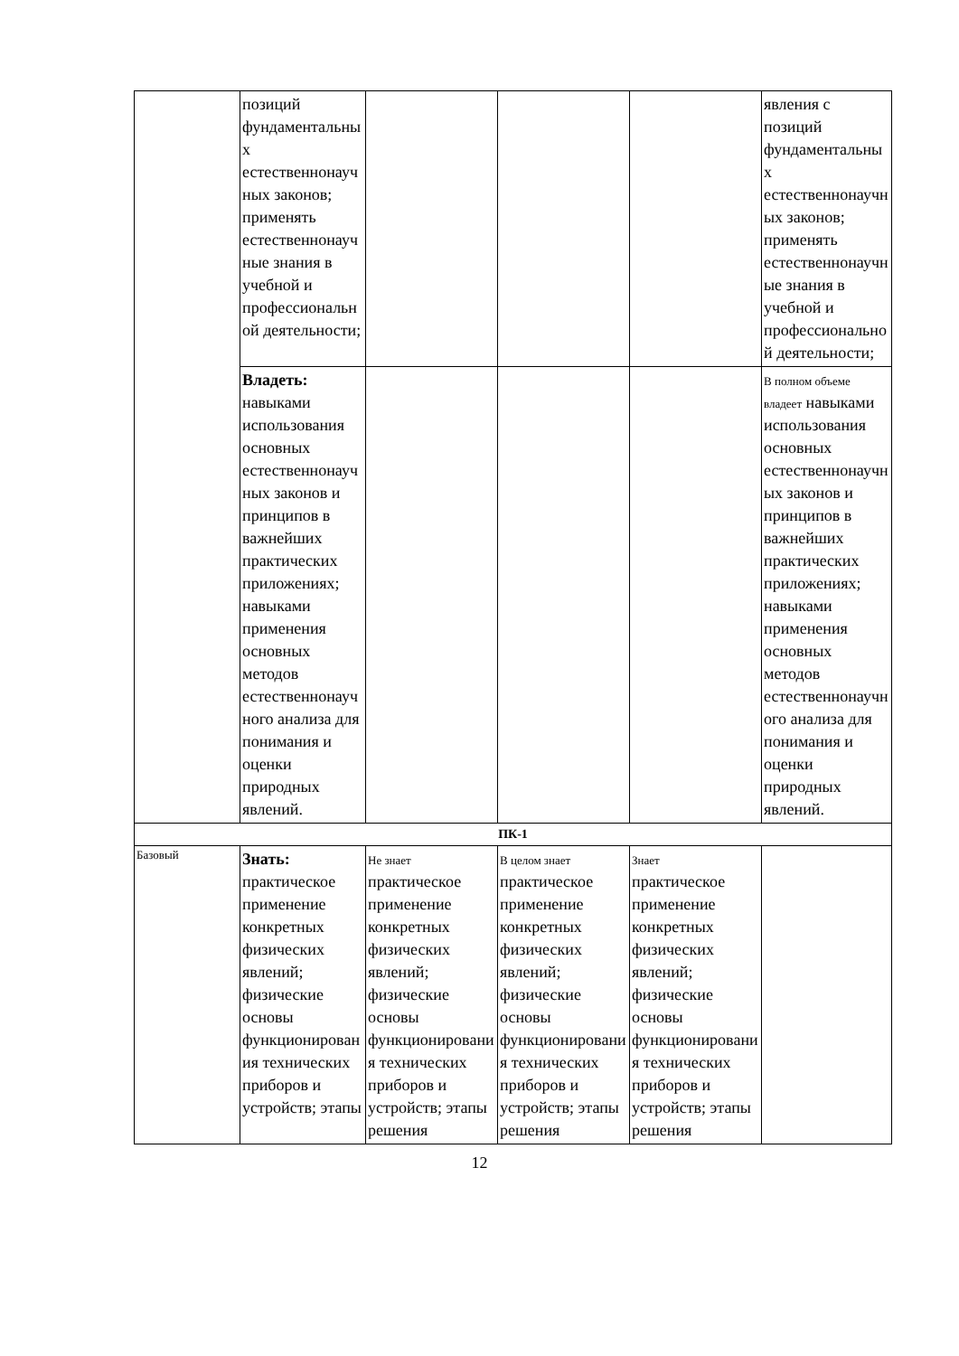| | позиций фундаментальных естественнонаучных законов; применять естественнонаучные знания в учебной и профессиональной деятельности; | | | | явления с позиций фундаментальных естественнонаучных законов; применять естественнонаучные знания в учебной и профессиональной деятельности; |
| | Владеть: навыками использования основных естественнонаучных законов и принципов в важнейших практических приложениях; навыками применения основных методов естественнонаучного анализа для понимания и оценки природных явлений. | | | | В полном объеме владеет навыками использования основных естественнонаучных законов и принципов в важнейших практических приложениях; навыками применения основных методов естественнонаучного анализа для понимания и оценки природных явлений. |
| ПК-1 | | | | | |
| Базовый | Знать: практическое применение конкретных физических явлений; физические основы функционирования технических приборов и устройств; этапы | Не знает практическое применение конкретных физических явлений; физические основы функционирования технических приборов и устройств; этапы решения | В целом знает практическое применение конкретных физических явлений; физические основы функционирования технических приборов и устройств; этапы решения | Знает практическое применение конкретных физических явлений; физические основы функционирования технических приборов и устройств; этапы решения | |
12